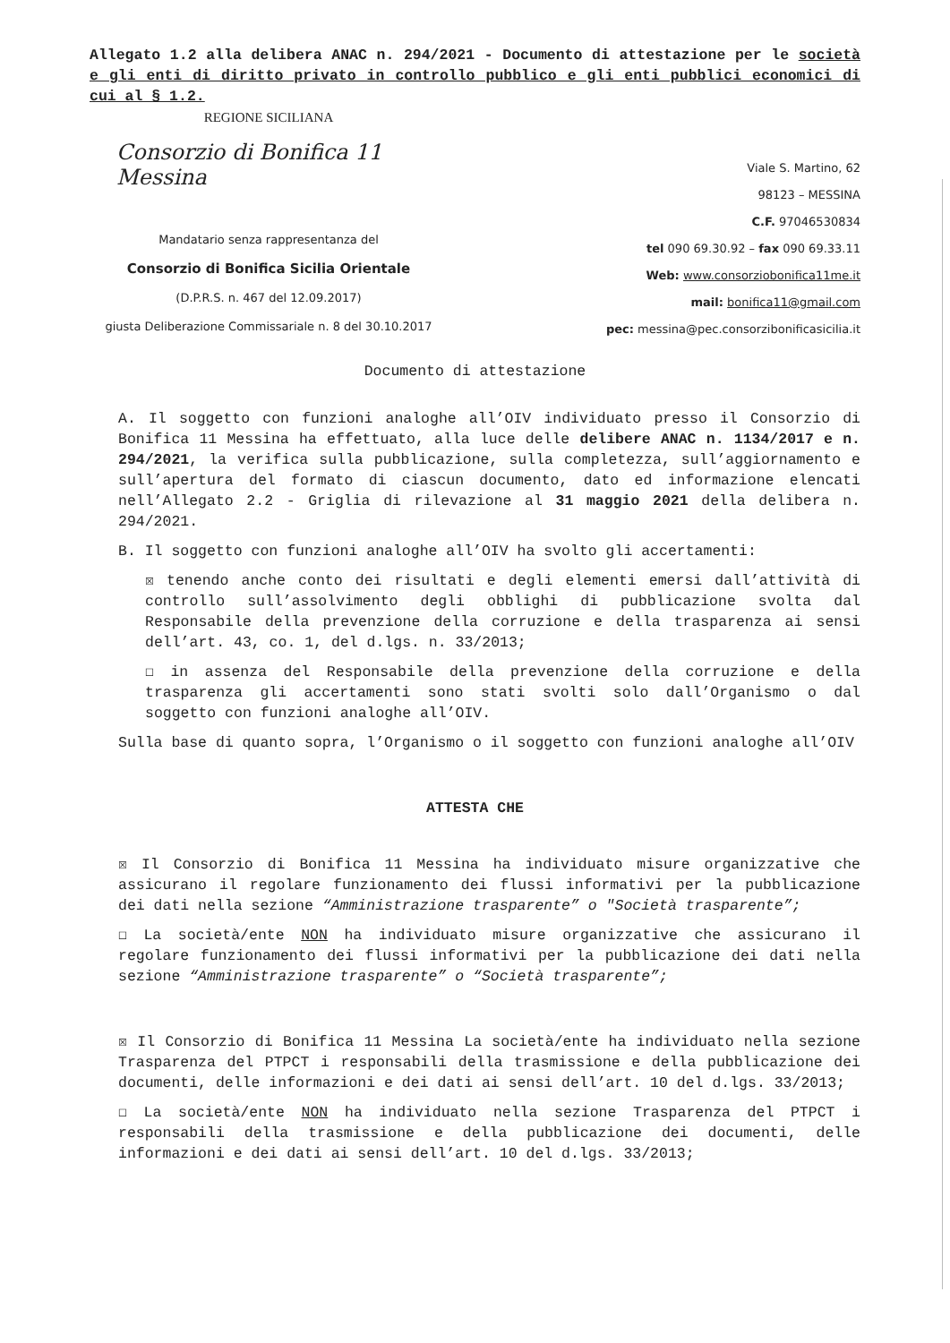Allegato 1.2 alla delibera ANAC n. 294/2021 - Documento di attestazione per le società e gli enti di diritto privato in controllo pubblico e gli enti pubblici economici di cui al § 1.2.
REGIONE SICILIANA
Consorzio di Bonifica 11 Messina
Mandatario senza rappresentanza del
Consorzio di Bonifica Sicilia Orientale
(D.P.R.S. n. 467 del 12.09.2017)
giusta Deliberazione Commissariale n. 8 del 30.10.2017
Viale S. Martino, 62
98123 – MESSINA
C.F. 97046530834
tel 090 69.30.92 – fax 090 69.33.11
Web: www.consorziobonifica11me.it
mail: bonifica11@gmail.com
pec: messina@pec.consorzibonificasicilia.it
Documento di attestazione
A. Il soggetto con funzioni analoghe all’OIV individuato presso il Consorzio di Bonifica 11 Messina ha effettuato, alla luce delle delibere ANAC n. 1134/2017 e n. 294/2021, la verifica sulla pubblicazione, sulla completezza, sull’aggiornamento e sull’apertura del formato di ciascun documento, dato ed informazione elencati nell’Allegato 2.2 - Griglia di rilevazione al 31 maggio 2021 della delibera n. 294/2021.
B. Il soggetto con funzioni analoghe all’OIV ha svolto gli accertamenti:
☒ tenendo anche conto dei risultati e degli elementi emersi dall’attività di controllo sull’assolvimento degli obblighi di pubblicazione svolta dal Responsabile della prevenzione della corruzione e della trasparenza ai sensi dell’art. 43, co. 1, del d.lgs. n. 33/2013;
☐ in assenza del Responsabile della prevenzione della corruzione e della trasparenza gli accertamenti sono stati svolti solo dall’Organismo o dal soggetto con funzioni analoghe all’OIV.
Sulla base di quanto sopra, l’Organismo o il soggetto con funzioni analoghe all’OIV
ATTESTA CHE
☒ Il Consorzio di Bonifica 11 Messina ha individuato misure organizzative che assicurano il regolare funzionamento dei flussi informativi per la pubblicazione dei dati nella sezione “Amministrazione trasparente” o "Società trasparente”;
☐ La società/ente NON ha individuato misure organizzative che assicurano il regolare funzionamento dei flussi informativi per la pubblicazione dei dati nella sezione “Amministrazione trasparente” o “Società trasparente”;
☒ Il Consorzio di Bonifica 11 Messina La società/ente ha individuato nella sezione Trasparenza del PTPCT i responsabili della trasmissione e della pubblicazione dei documenti, delle informazioni e dei dati ai sensi dell’art. 10 del d.lgs. 33/2013;
☐ La società/ente NON ha individuato nella sezione Trasparenza del PTPCT i responsabili della trasmissione e della pubblicazione dei documenti, delle informazioni e dei dati ai sensi dell’art. 10 del d.lgs. 33/2013;